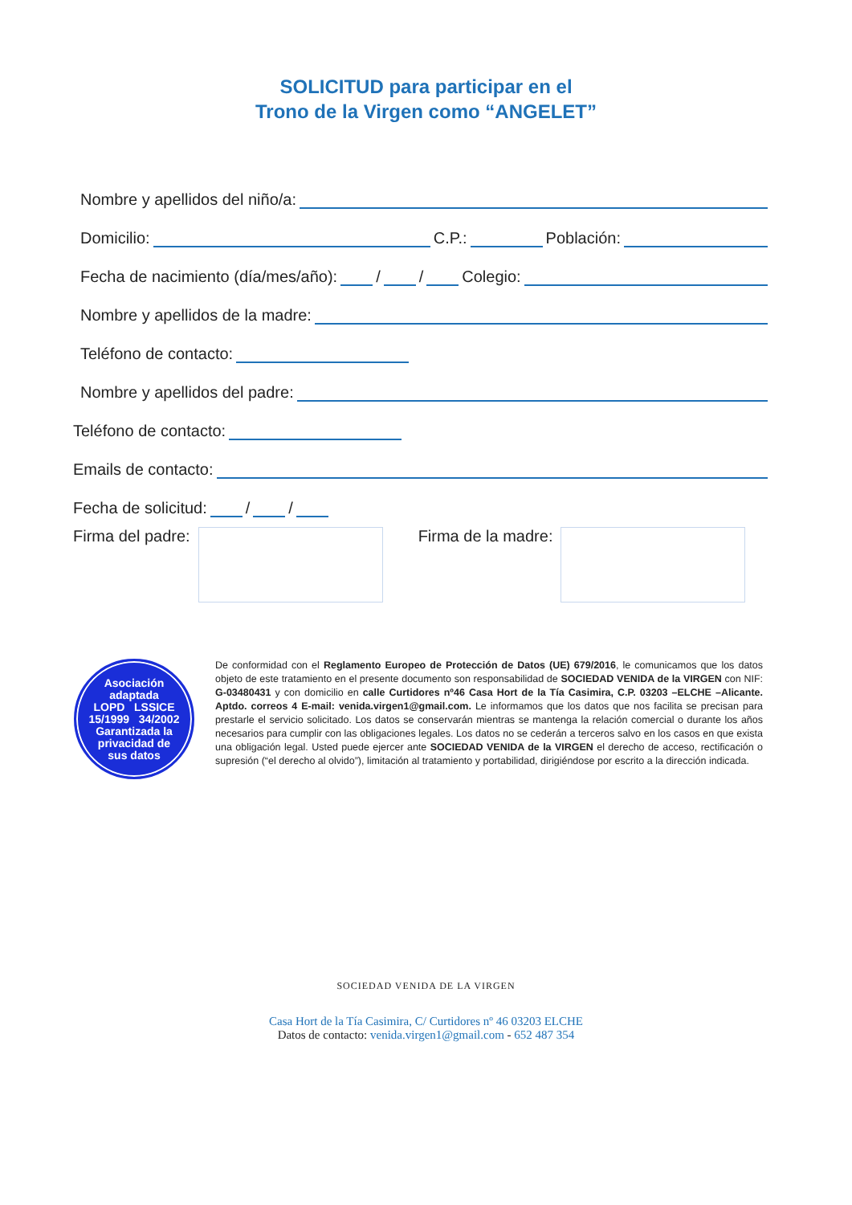SOLICITUD para participar en el
Trono de la Virgen como “ANGELET”
Nombre y apellidos del niño/a:
Domicilio: C.P.: Población:
Fecha de nacimiento (día/mes/año): / / Colegio:
Nombre y apellidos de la madre:
Teléfono de contacto:
Nombre y apellidos del padre:
Teléfono de contacto:
Emails de contacto:
Fecha de solicitud: / /
Firma del padre: Firma de la madre:
Asociación
adaptada
LOPD LSSICE
15/1999 34/2002
Garantizada la
privacidad de
sus datos
De conformidad con el Reglamento Europeo de Protección de Datos (UE) 679/2016, le comunicamos que los datos objeto de este tratamiento en el presente documento son responsabilidad de SOCIEDAD VENIDA de la VIRGEN con NIF: G-03480431 y con domicilio en calle Curtidores nº46 Casa Hort de la Tía Casimira, C.P. 03203 –ELCHE –Alicante. Aptdo. correos 4 E-mail: venida.virgen1@gmail.com. Le informamos que los datos que nos facilita se precisan para prestarle el servicio solicitado. Los datos se conservarán mientras se mantenga la relación comercial o durante los años necesarios para cumplir con las obligaciones legales. Los datos no se cederán a terceros salvo en los casos en que exista una obligación legal. Usted puede ejercer ante SOCIEDAD VENIDA de la VIRGEN el derecho de acceso, rectificación o supresión (“el derecho al olvido”), limitación al tratamiento y portabilidad, dirigiéndose por escrito a la dirección indicada.
SOCIEDAD VENIDA DE LA VIRGEN
Casa Hort de la Tía Casimira, C/ Curtidores nº 46 03203 ELCHE
Datos de contacto: venida.virgen1@gmail.com - 652 487 354